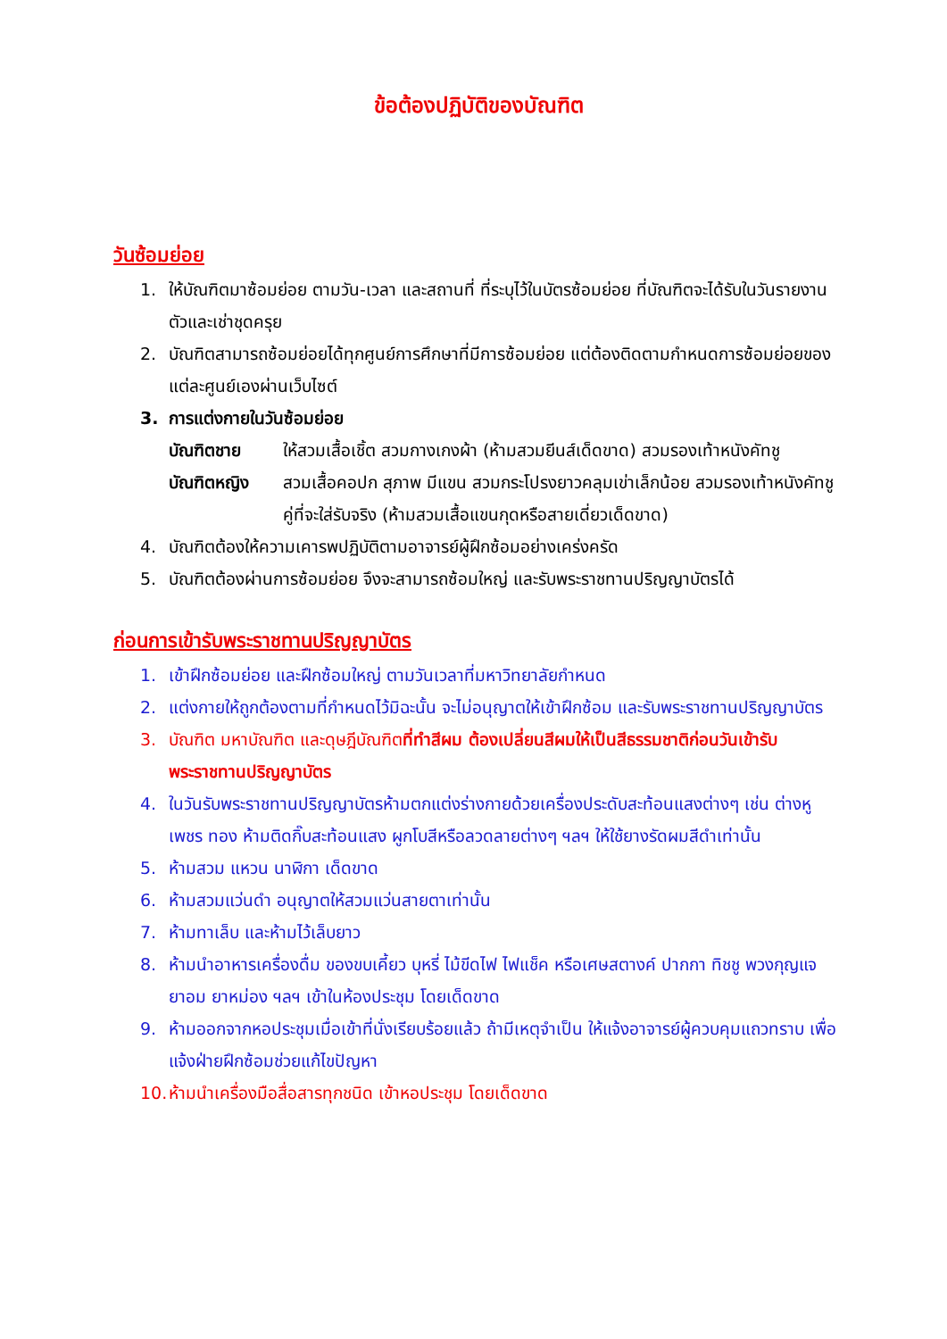ข้อต้องปฏิบัติของบัณฑิต
วันซ้อมย่อย
1. ให้บัณฑิตมาซ้อมย่อย ตามวัน-เวลา และสถานที่ ที่ระบุไว้ในบัตรซ้อมย่อย ที่บัณฑิตจะได้รับในวันรายงานตัวและเช่าชุดครุย
2. บัณฑิตสามารถซ้อมย่อยได้ทุกศูนย์การศึกษาที่มีการซ้อมย่อย แต่ต้องติดตามกำหนดการซ้อมย่อยของแต่ละศูนย์เองผ่านเว็บไซต์
3. การแต่งกายในวันซ้อมย่อย
บัณฑิตชาย ให้สวมเสื้อเชิ้ต สวมกางเกงผ้า (ห้ามสวมยีนส์เด็ดขาด) สวมรองเท้าหนังคัทชู
บัณฑิตหญิง สวมเสื้อคอปก สุภาพ มีแขน สวมกระโปรงยาวคลุมเข่าเล็กน้อย สวมรองเท้าหนังคัทชู คู่ที่จะใส่รับจริง (ห้ามสวมเสื้อแขนกุดหรือสายเดี่ยวเด็ดขาด)
4. บัณฑิตต้องให้ความเคารพปฏิบัติตามอาจารย์ผู้ฝึกซ้อมอย่างเคร่งครัด
5. บัณฑิตต้องผ่านการซ้อมย่อย จึงจะสามารถซ้อมใหญ่ และรับพระราชทานปริญญาบัตรได้
ก่อนการเข้ารับพระราชทานปริญญาบัตร
1. เข้าฝึกซ้อมย่อย และฝึกซ้อมใหญ่ ตามวันเวลาที่มหาวิทยาลัยกำหนด
2. แต่งกายให้ถูกต้องตามที่กำหนดไว้มิฉะนั้น จะไม่อนุญาตให้เข้าฝึกซ้อม และรับพระราชทานปริญญาบัตร
3. บัณฑิต มหาบัณฑิต และดุษฎีบัณฑิตที่ทำสีผม ต้องเปลี่ยนสีผมให้เป็นสีธรรมชาติก่อนวันเข้ารับพระราชทานปริญญาบัตร
4. ในวันรับพระราชทานปริญญาบัตรห้ามตกแต่งร่างกายด้วยเครื่องประดับสะท้อนแสงต่างๆ เช่น ต่างหูเพชร ทอง ห้ามติดกิ๊บสะท้อนแสง ผูกโบสีหรือลวดลายต่างๆ ฯลฯ ให้ใช้ยางรัดผมสีดำเท่านั้น
5. ห้ามสวม แหวน นาฬิกา เด็ดขาด
6. ห้ามสวมแว่นดำ อนุญาตให้สวมแว่นสายตาเท่านั้น
7. ห้ามทาเล็บ และห้ามไว้เล็บยาว
8. ห้ามนำอาหารเครื่องดื่ม ของขบเคี้ยว บุหรี่ ไม้ขีดไฟ ไฟแช็ค หรือเศษสตางค์ ปากกา ทิชชู พวงกุญแจ ยาอม ยาหม่อง ฯลฯ เข้าในห้องประชุม โดยเด็ดขาด
9. ห้ามออกจากหอประชุมเมื่อเข้าที่นั่งเรียบร้อยแล้ว ถ้ามีเหตุจำเป็น ให้แจ้งอาจารย์ผู้ควบคุมแถวทราบ เพื่อแจ้งฝ่ายฝึกซ้อมช่วยแก้ไขปัญหา
10. ห้ามนำเครื่องมือสื่อสารทุกชนิด เข้าหอประชุม โดยเด็ดขาด